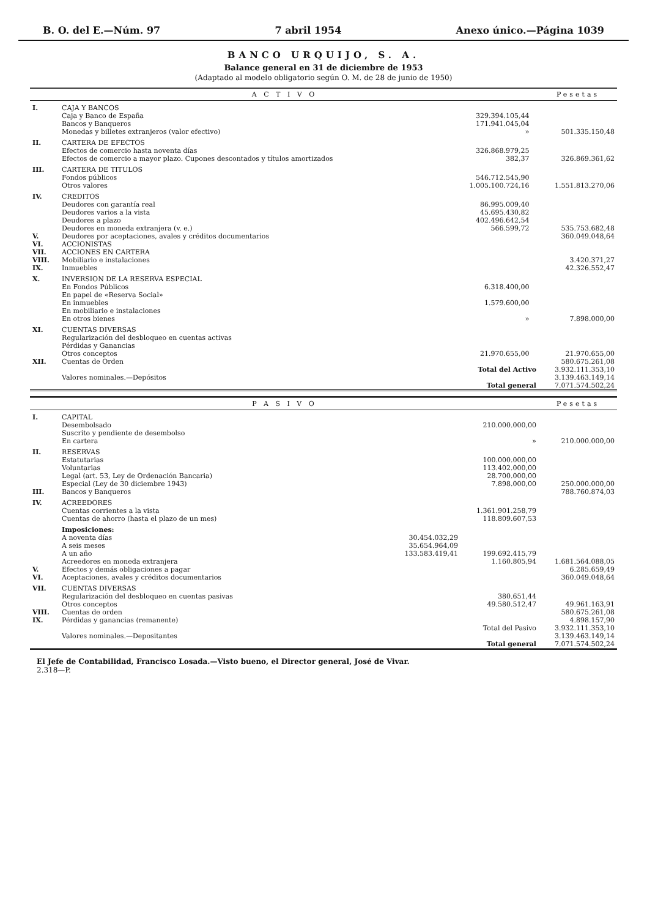B. O. del E.—Núm. 97 7 abril 1954 Anexo único.—Página 1039
BANCO URQUIJO, S. A.
Balance general en 31 de diciembre de 1953
(Adaptado al modelo obligatorio según O. M. de 28 de junio de 1950)
| A C T I V O | | | | Pesetas |
| --- | --- | --- | --- | --- |
| I. | CAJA Y BANCOS | | | |
| | Caja y Banco de España | 329.394.105,44 | | |
| | Bancos y Banqueros | 171.941.045,04 | | |
| | Monedas y billetes extranjeros (valor efectivo) | » | | 501.335.150,48 |
| II. | CARTERA DE EFECTOS | | | |
| | Efectos de comercio hasta noventa días | 326.868.979,25 | | |
| | Efectos de comercio a mayor plazo. Cupones descontados y títulos amortizados | 382,37 | | 326.869.361,62 |
| III. | CARTERA DE TITULOS | | | |
| | Fondos públicos | 546.712.545,90 | | |
| | Otros valores | 1.005.100.724,16 | | 1.551.813.270,06 |
| IV. | CREDITOS | | | |
| | Deudores con garantía real | 86.995.009,40 | | |
| | Deudores varios a la vista | 45.695.430,82 | | |
| | Deudores a plazo | 402.496.642,54 | | |
| | Deudores en moneda extranjera (v. e.) | 566.599,72 | | 535.753.682,48 |
| V. | Deudores por aceptaciones, avales y créditos documentarios | | | 360.049.048,64 |
| VI. | ACCIONISTAS | | | |
| VII. | ACCIONES EN CARTERA | | | |
| VIII. | Mobiliario e instalaciones | | | 3.420.371,27 |
| IX. | Inmuebles | | | 42.326.552,47 |
| X. | INVERSION DE LA RESERVA ESPECIAL | | | |
| | En Fondos Públicos | 6.318.400,00 | | |
| | En papel de «Reserva Social» | | | |
| | En inmuebles | 1.579.600,00 | | |
| | En mobiliario e instalaciones | | | |
| | En otros bienes | » | | 7.898.000,00 |
| XI. | CUENTAS DIVERSAS | | | |
| | Regularización del desbloqueo en cuentas activas | | | |
| | Pérdidas y Ganancias | | | |
| | Otros conceptos | 21.970.655,00 | | 21.970.655,00 |
| XII. | Cuentas de Orden | | | 580.675.261,08 |
| | Total del Activo | | | 3.932.111.353,10 |
| | Valores nominales.—Depósitos | | | 3.139.463.149,14 |
| | Total general | | | 7.071.574.502,24 |
| P A S I V O | | | | Pesetas |
| --- | --- | --- | --- | --- |
| I. | CAPITAL | | | |
| | Desembolsado | | 210.000.000,00 | |
| | Suscrito y pendiente de desembolso | | | |
| | En cartera | | » | 210.000.000,00 |
| II. | RESERVAS | | | |
| | Estatutarias | | 100.000.000,00 | |
| | Voluntarias | | 113.402.000,00 | |
| | Legal (art. 53, Ley de Ordenación Bancaria) | | 28.700.000,00 | |
| | Especial (Ley de 30 diciembre 1943) | | 7.898.000,00 | 250.000.000,00 |
| III. | Bancos y Banqueros | | | 788.760.874,03 |
| IV. | ACREEDORES | | | |
| | Cuentas corrientes a la vista | | 1.361.901.258,79 | |
| | Cuentas de ahorro (hasta el plazo de un mes) | | 118.809.607,53 | |
| | Imposiciones: | | | |
| | A noventa días | 30.454.032,29 | | |
| | A seis meses | 35.654.964,09 | | |
| | A un año | 133.583.419,41 | 199.692.415,79 | |
| | Acreedores en moneda extranjera | | 1.160.805,94 | 1.681.564.088,05 |
| V. | Efectos y demás obligaciones a pagar | | | 6.285.659,49 |
| VI. | Aceptaciones, avales y créditos documentarios | | | 360.049.048,64 |
| VII. | CUENTAS DIVERSAS | | | |
| | Regularización del desbloqueo en cuentas pasivas | | 380.651,44 | |
| | Otros conceptos | | 49.580.512,47 | 49.961.163,91 |
| VIII. | Cuentas de orden | | | 580.675.261,08 |
| IX. | Pérdidas y ganancias (remanente) | | | 4.898.157,90 |
| | Total del Pasivo | | | 3.932.111.353,10 |
| | Valores nominales.—Depositantes | | | 3.139.463.149,14 |
| | Total general | | | 7.071.574.502,24 |
El Jefe de Contabilidad, Francisco Losada.—Visto bueno, el Director general, José de Vivar.
2.318—P.